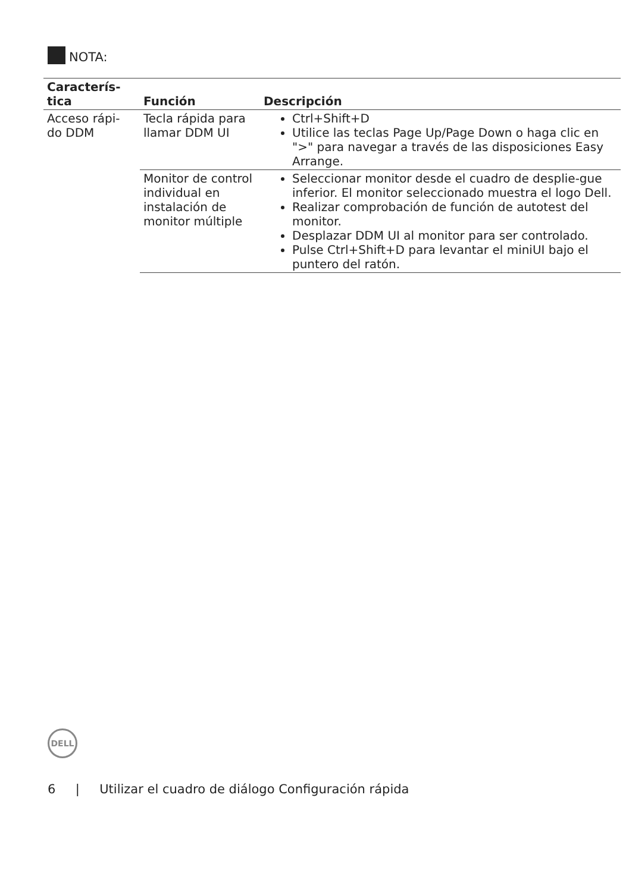NOTA:
| Caracterís- tica | Función | Descripción |
| --- | --- | --- |
| Acceso rápi- do DDM | Tecla rápida para llamar DDM UI | Ctrl+Shift+D Utilice las teclas Page Up/Page Down o haga clic en ">" para navegar a través de las disposiciones Easy Arrange. |
| | Monitor de control individual en instalación de monitor múltiple | Seleccionar monitor desde el cuadro de desplie-gue inferior. El monitor seleccionado muestra el logo Dell. Realizar comprobación de función de autotest del monitor. Desplazar DDM UI al monitor para ser controlado. Pulse Ctrl+Shift+D para levantar el miniUI bajo el puntero del ratón. |
DELL
6 | Utilizar el cuadro de diálogo Configuración rápida